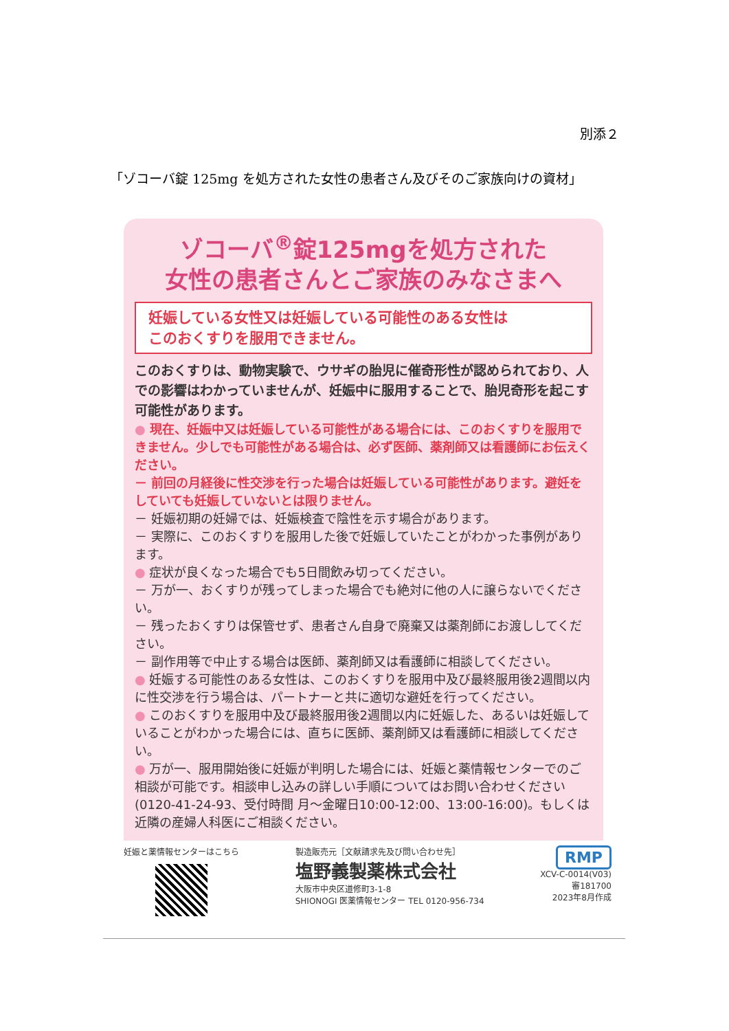別添２
「ゾコーバ錠 125mg を処方された女性の患者さん及びそのご家族向けの資材」
ゾコーバ<sup>®</sup>錠125mgを処方された
女性の患者さんとご家族のみなさまへ
妊娠している女性又は妊娠している可能性のある女性は
このおくすりを服用できません。
このおくすりは、動物実験で、ウサギの胎児に催奇形性が認められており、人での影響はわかっていませんが、妊娠中に服用することで、胎児奇形を起こす可能性があります。
● 現在、妊娠中又は妊娠している可能性がある場合には、このおくすりを服用できません。少しでも可能性がある場合は、必ず医師、薬剤師又は看護師にお伝えください。
－ 前回の月経後に性交渉を行った場合は妊娠している可能性があります。避妊をしていても妊娠していないとは限りません。
－ 妊娠初期の妊婦では、妊娠検査で陰性を示す場合があります。
－ 実際に、このおくすりを服用した後で妊娠していたことがわかった事例があります。
● 症状が良くなった場合でも5日間飲み切ってください。
－ 万が一、おくすりが残ってしまった場合でも絶対に他の人に譲らないでください。
－ 残ったおくすりは保管せず、患者さん自身で廃棄又は薬剤師にお渡ししてください。
－ 副作用等で中止する場合は医師、薬剤師又は看護師に相談してください。
● 妊娠する可能性のある女性は、このおくすりを服用中及び最終服用後2週間以内に性交渉を行う場合は、パートナーと共に適切な避妊を行ってください。
● このおくすりを服用中及び最終服用後2週間以内に妊娠した、あるいは妊娠していることがわかった場合には、直ちに医師、薬剤師又は看護師に相談してください。
● 万が一、服用開始後に妊娠が判明した場合には、妊娠と薬情報センターでのご相談が可能です。相談申し込みの詳しい手順についてはお問い合わせください(0120-41-24-93、受付時間 月～金曜日10:00-12:00、13:00-16:00)。もしくは近隣の産婦人科医にご相談ください。
妊娠と薬情報センターはこちら 製造販売元［文献請求先及び問い合わせ先］
塩野義製薬株式会社
大阪市中央区道修町3-1-8
SHIONOGI 医薬情報センター TEL 0120-956-734
RMP
XCV-C-0014(V03)
審181700
2023年8月作成